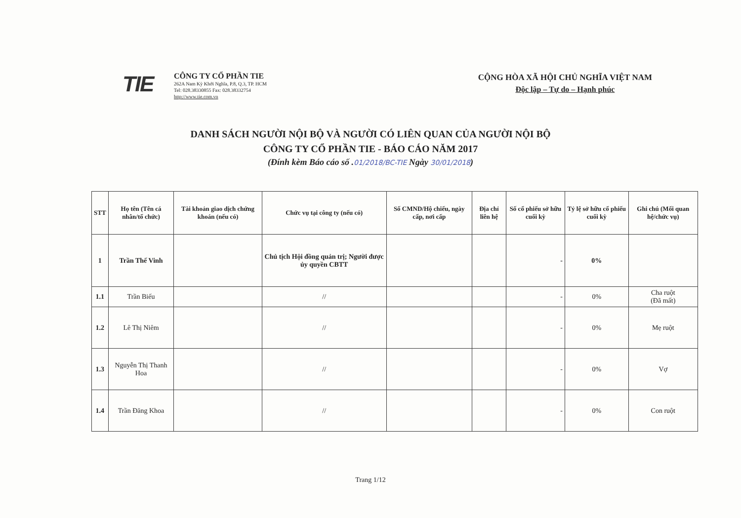TIE
CÔNG TY CỔ PHẦN TIE
262A Nam Kỳ Khởi Nghĩa, P.8, Q.3, TP. HCM
Tel: 028.38330855 Fax: 028.38332754
http://www.tie.com.vn
CỘNG HÒA XÃ HỘI CHỦ NGHĨA VIỆT NAM
Độc lập – Tự do – Hạnh phúc
DANH SÁCH NGƯỜI NỘI BỘ VÀ NGƯỜI CÓ LIÊN QUAN CỦA NGƯỜI NỘI BỘ
CÔNG TY CỔ PHẦN TIE - BÁO CÁO NĂM 2017
(Đính kèm Báo cáo số .01/2018/BC-TIE Ngày 30/01/2018)
| STT | Họ tên (Tên cá nhân/tổ chức) | Tài khoản giao dịch chứng khoán (nếu có) | Chức vụ tại công ty (nếu có) | Số CMND/Hộ chiếu, ngày cấp, nơi cấp | Địa chỉ liên hệ | Số cổ phiếu sở hữu cuối kỳ | Tỷ lệ sở hữu cổ phiếu cuối kỳ | Ghi chú (Mối quan hệ/chức vụ) |
| --- | --- | --- | --- | --- | --- | --- | --- | --- |
| 1 | Trần Thế Vinh | | Chủ tịch Hội đồng quản trị; Người được ủy quyền CBTT | | | - | 0% | |
| 1.1 | Trần Biếu | | // | | | - | 0% | Cha ruột (Đã mất) |
| 1.2 | Lê Thị Niêm | | // | | | - | 0% | Mẹ ruột |
| 1.3 | Nguyễn Thị Thanh Hoa | | // | | | - | 0% | Vợ |
| 1.4 | Trần Đăng Khoa | | // | | | - | 0% | Con ruột |
Trang 1/12